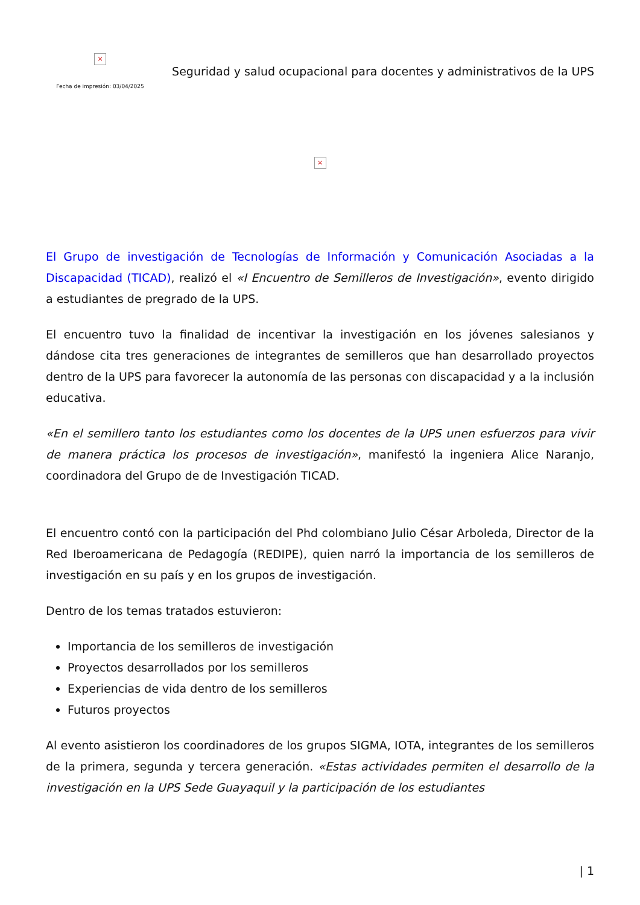×
Fecha de impresión: 03/04/2025
Seguridad y salud ocupacional para docentes y administrativos de la UPS
×
El Grupo de investigación de Tecnologías de Información y Comunicación Asociadas a la Discapacidad (TICAD), realizó el «I Encuentro de Semilleros de Investigación», evento dirigido a estudiantes de pregrado de la UPS.
El encuentro tuvo la finalidad de incentivar la investigación en los jóvenes salesianos y dándose cita tres generaciones de integrantes de semilleros que han desarrollado proyectos dentro de la UPS para favorecer la autonomía de las personas con discapacidad y a la inclusión educativa.
«En el semillero tanto los estudiantes como los docentes de la UPS unen esfuerzos para vivir de manera práctica los procesos de investigación», manifestó la ingeniera Alice Naranjo, coordinadora del Grupo de de Investigación TICAD.
El encuentro contó con la participación del Phd colombiano Julio César Arboleda, Director de la Red Iberoamericana de Pedagogía (REDIPE), quien narró la importancia de los semilleros de investigación en su país y en los grupos de investigación.
Dentro de los temas tratados estuvieron:
Importancia de los semilleros de investigación
Proyectos desarrollados por los semilleros
Experiencias de vida dentro de los semilleros
Futuros proyectos
Al evento asistieron los coordinadores de los grupos SIGMA, IOTA, integrantes de los semilleros de la primera, segunda y tercera generación. «Estas actividades permiten el desarrollo de la investigación en la UPS Sede Guayaquil y la participación de los estudiantes
| 1